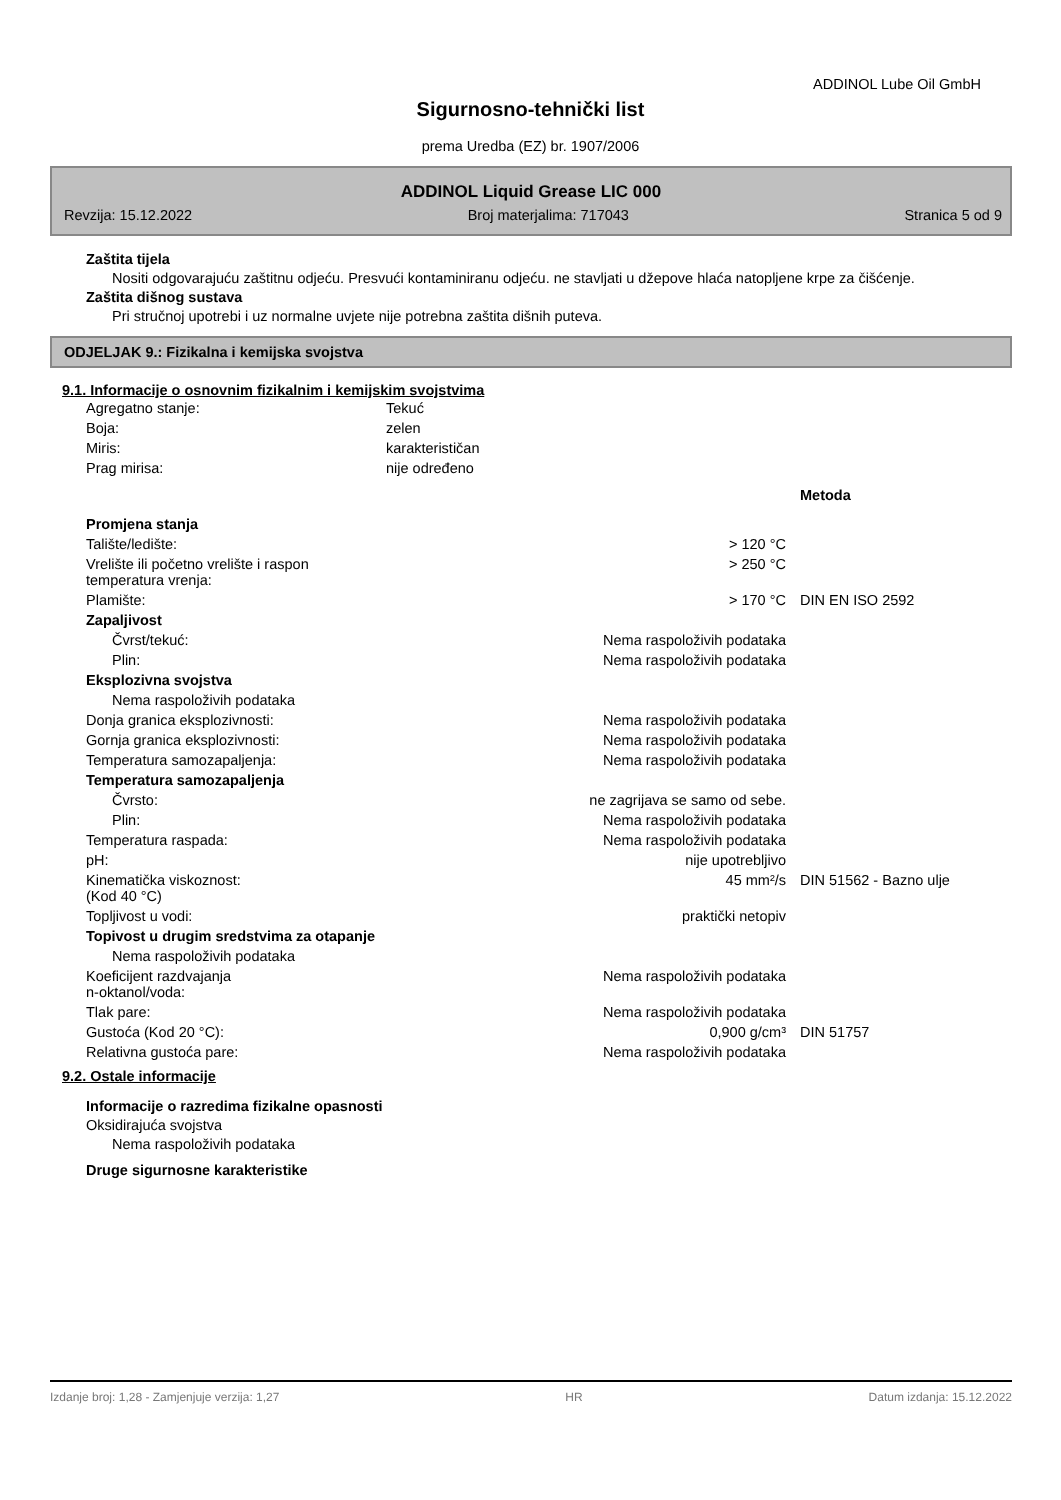ADDINOL Lube Oil GmbH
Sigurnosno-tehnički list
prema Uredba (EZ) br. 1907/2006
ADDINOL Liquid Grease LIC 000
Revzija: 15.12.2022 Broj materjalima: 717043 Stranica 5 od 9
Zaštita tijela
Nositi odgovarajuću zaštitnu odjeću. Presvući kontaminiranu odjeću. ne stavljati u džepove hlaća natopljene krpe za čišćenje.
Zaštita dišnog sustava
Pri stručnoj upotrebi i uz normalne uvjete nije potrebna zaštita dišnih puteva.
ODJELJAK 9.: Fizikalna i kemijska svojstva
9.1. Informacije o osnovnim fizikalnim i kemijskim svojstvima
| Agregatno stanje: | Tekuć |
| Boja: | zelen |
| Miris: | karakterističan |
| Prag mirisa: | nije određeno |
| | | Metoda |
| Promjena stanja | | |
| Talište/ledište: | > 120 °C | |
| Vrelište ili početno vrelište i raspon temperatura vrenja: | > 250 °C | |
| Plamište: | > 170 °C | DIN EN ISO 2592 |
| Zapaljivost | | |
| Čvrst/tekuć: | Nema raspoloživih podataka | |
| Plin: | Nema raspoloživih podataka | |
| Eksplozivna svojstva | | |
| Nema raspoloživih podataka | | |
| Donja granica eksplozivnosti: | Nema raspoloživih podataka | |
| Gornja granica eksplozivnosti: | Nema raspoloživih podataka | |
| Temperatura samozapaljenja: | Nema raspoloživih podataka | |
| Temperatura samozapaljenja | | |
| Čvrsto: | ne zagrijava se samo od sebe. | |
| Plin: | Nema raspoloživih podataka | |
| Temperatura raspada: | Nema raspoloživih podataka | |
| pH: | nije upotrebljivo | |
| Kinematička viskoznost: (Kod 40 °C) | 45 mm²/s | DIN 51562 - Bazno ulje |
| Topljivost u vodi: | praktički netopiv | |
| Topivost u drugim sredstvima za otapanje | | |
| Nema raspoloživih podataka | | |
| Koeficijent razdvajanja n-oktanol/voda: | Nema raspoloživih podataka | |
| Tlak pare: | Nema raspoloživih podataka | |
| Gustoća (Kod 20 °C): | 0,900 g/cm³ | DIN 51757 |
| Relativna gustoća pare: | Nema raspoloživih podataka | |
9.2. Ostale informacije
Informacije o razredima fizikalne opasnosti
Oksidirajuća svojstva
Nema raspoloživih podataka
Druge sigurnosne karakteristike
Izdanje broj: 1,28 - Zamjenjuje verzija: 1,27 HR Datum izdanja: 15.12.2022